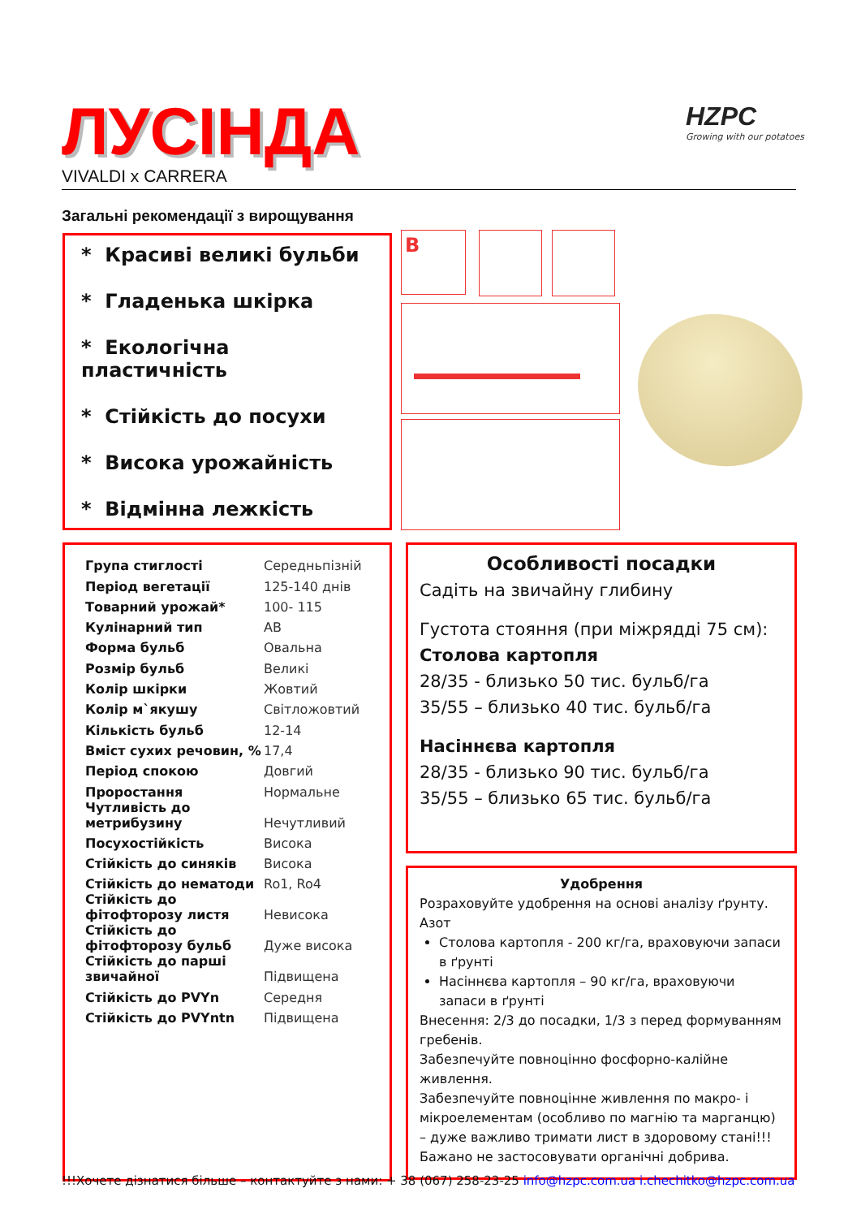ЛУСІНДА
VIVALDI x CARRERA
HZPC
Growing with our potatoes
Загальні рекомендації з вирощування
* Красиві великі бульби
* Гладенька шкірка
* Екологічна пластичність
* Стійкість до посухи
* Висока урожайність
* Відмінна лежкість
B
| Група стиглості | Середньпізній |
| Період вегетації | 125-140 днів |
| Товарний урожай* | 100- 115 |
| Кулінарний тип | AB |
| Форма бульб | Овальна |
| Розмір бульб | Великі |
| Колір шкірки | Жовтий |
| Колір м`якушу | Світложовтий |
| Кількість бульб | 12-14 |
| Вміст сухих речовин, % | 17,4 |
| Період спокою | Довгий |
| Проростання | Нормальне |
| Чутливість до метрибузину | Нечутливий |
| Посухостійкість | Висока |
| Стійкість до синяків | Висока |
| Стійкість до нематоди | Ro1, Ro4 |
| Стійкість до фітофторозу листя | Невисока |
| Стійкість до фітофторозу бульб | Дуже висока |
| Стійкість до парші звичайної | Підвищена |
| Стійкість до PVYn | Середня |
| Стійкість до PVYntn | Підвищена |
Особливості посадки
Садіть на звичайну глибину
Густота стояння (при міжрядді 75 см):
Столова картопля
28/35 - близько 50 тис. бульб/га
35/55 – близько 40 тис. бульб/га
Насіннєва картопля
28/35 - близько 90 тис. бульб/га
35/55 – близько 65 тис. бульб/га
Удобрення
Розраховуйте удобрення на основі аналізу ґрунту.
Азот
Столова картопля - 200 кг/га, враховуючи запаси в ґрунті
Насіннєва картопля – 90 кг/га, враховуючи запаси в ґрунті
Внесення: 2/3 до посадки, 1/3 з перед формуванням гребенів.
Забезпечуйте повноцінно фосфорно-калійне живлення.
Забезпечуйте повноцінне живлення по макро- і мікроелементам (особливо по магнію та марганцю) – дуже важливо тримати лист в здоровому стані!!!
Бажано не застосовувати органічні добрива.
!!!Хочете дізнатися більше – контактуйте з нами: + 38 (067) 258-23-25 info@hzpc.com.ua i.chechitko@hzpc.com.ua